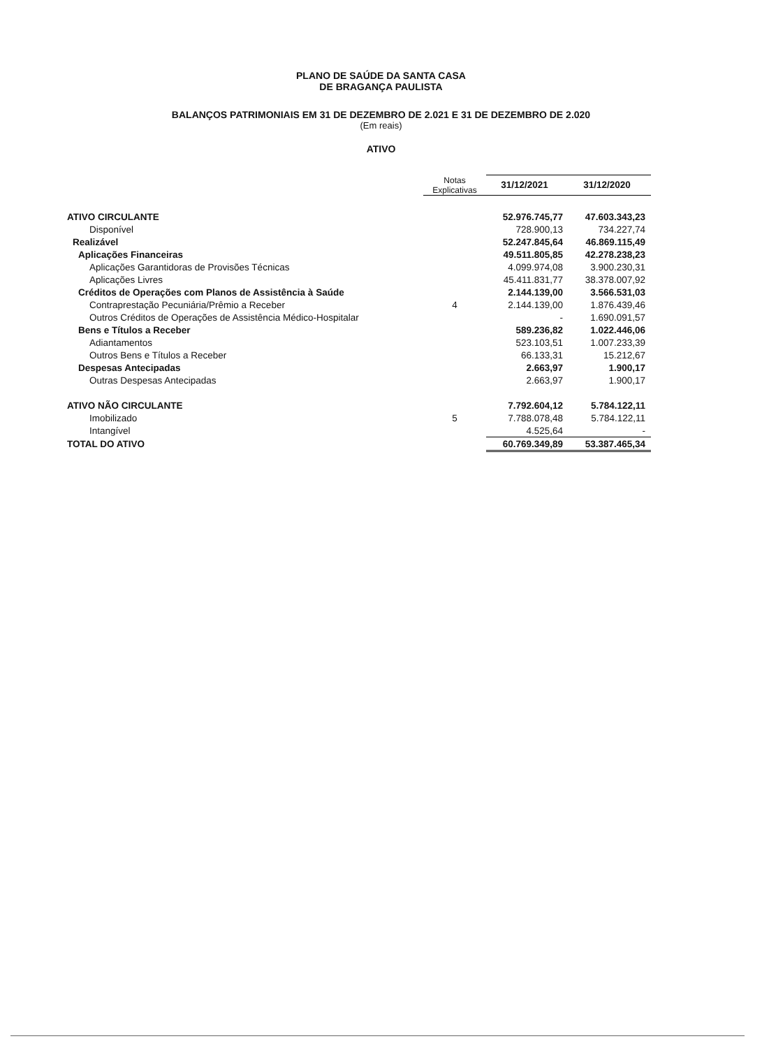PLANO DE SAÚDE DA SANTA CASA
DE BRAGANÇA PAULISTA
BALANÇOS PATRIMONIAIS EM 31 DE DEZEMBRO DE 2.021 E 31 DE DEZEMBRO DE 2.020
(Em reais)
ATIVO
| | Notas Explicativas | 31/12/2021 | 31/12/2020 |
| --- | --- | --- | --- |
| ATIVO CIRCULANTE | | 52.976.745,77 | 47.603.343,23 |
| Disponível | | 728.900,13 | 734.227,74 |
| Realizável | | 52.247.845,64 | 46.869.115,49 |
| Aplicações Financeiras | | 49.511.805,85 | 42.278.238,23 |
| Aplicações Garantidoras de Provisões Técnicas | | 4.099.974,08 | 3.900.230,31 |
| Aplicações Livres | | 45.411.831,77 | 38.378.007,92 |
| Créditos de Operações com Planos de Assistência à Saúde | | 2.144.139,00 | 3.566.531,03 |
| Contraprestação Pecuniária/Prêmio a Receber | 4 | 2.144.139,00 | 1.876.439,46 |
| Outros Créditos de Operações de Assistência Médico-Hospitalar | | - | 1.690.091,57 |
| Bens e Títulos a Receber | | 589.236,82 | 1.022.446,06 |
| Adiantamentos | | 523.103,51 | 1.007.233,39 |
| Outros Bens e Títulos a Receber | | 66.133,31 | 15.212,67 |
| Despesas Antecipadas | | 2.663,97 | 1.900,17 |
| Outras Despesas Antecipadas | | 2.663,97 | 1.900,17 |
| ATIVO NÃO CIRCULANTE | | 7.792.604,12 | 5.784.122,11 |
| Imobilizado | 5 | 7.788.078,48 | 5.784.122,11 |
| Intangível | | 4.525,64 | - |
| TOTAL DO ATIVO | | 60.769.349,89 | 53.387.465,34 |